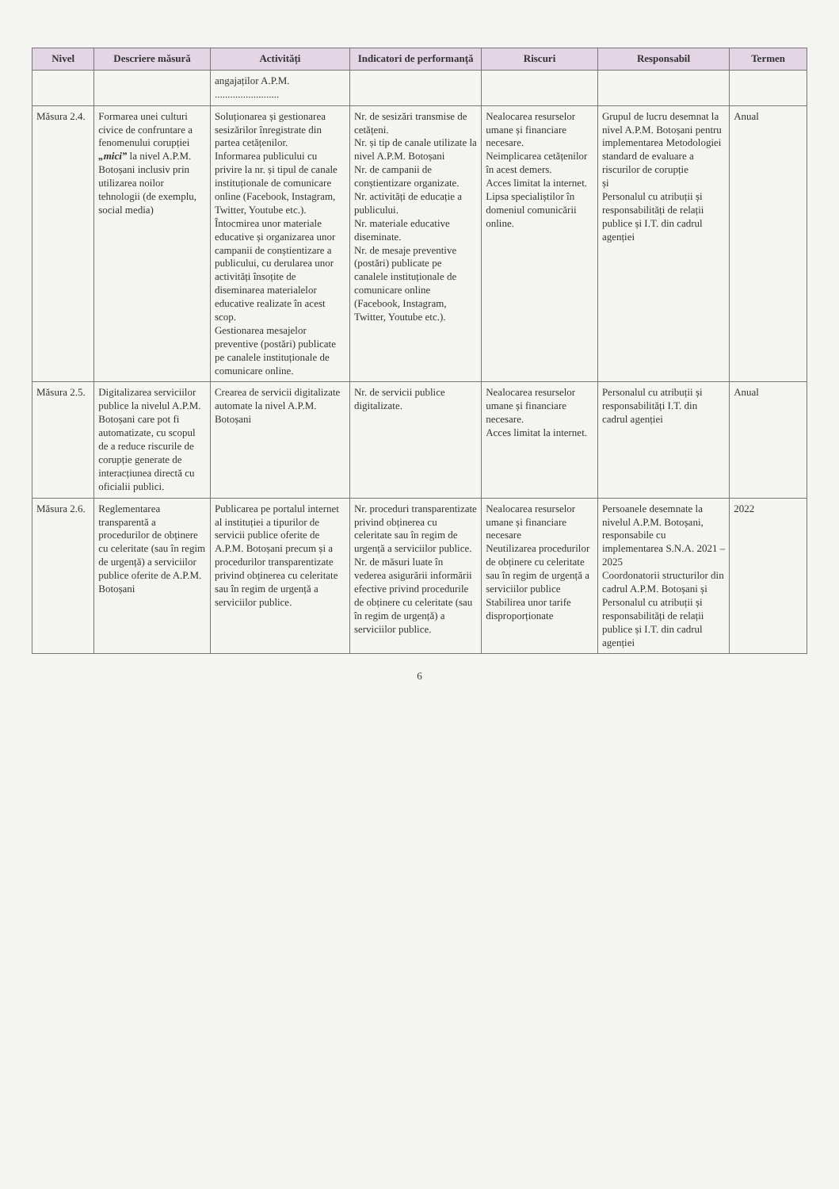| Nivel | Descriere măsură | Activități | Indicatori de performanță | Riscuri | Responsabil | Termen |
| --- | --- | --- | --- | --- | --- | --- |
| | | angajaților A.P.M. ......................... | | | | |
| Măsura 2.4. | Formarea unei culturi civice de confruntare a fenomenului corupției „mici” la nivel A.P.M. Botoșani inclusiv prin utilizarea noilor tehnologii (de exemplu, social media) | Soluționarea și gestionarea sesizărilor înregistrate din partea cetățenilor. Informarea publicului cu privire la nr. și tipul de canale instituționale de comunicare online (Facebook, Instagram, Twitter, Youtube etc.). Întocmirea unor materiale educative și organizarea unor campanii de conștientizare a publicului, cu derularea unor activități însoțite de diseminarea materialelor educative realizate în acest scop. Gestionarea mesajelor preventive (postări) publicate pe canalele instituționale de comunicare online. | Nr. de sesizări transmise de cetățeni. Nr. și tip de canale utilizate la nivel A.P.M. Botoșani Nr. de campanii de conștientizare organizate. Nr. activități de educație a publicului. Nr. materiale educative diseminate. Nr. de mesaje preventive (postări) publicate pe canalele instituționale de comunicare online (Facebook, Instagram, Twitter, Youtube etc.). | Nealocarea resurselor umane și financiare necesare. Neimplicarea cetățenilor în acest demers. Acces limitat la internet. Lipsa specialiștilor în domeniul comunicării online. | Grupul de lucru desemnat la nivel A.P.M. Botoșani pentru implementarea Metodologiei standard de evaluare a riscurilor de corupție și Personalul cu atribuții și responsabilități de relații publice și I.T. din cadrul agenției | Anual |
| Măsura 2.5. | Digitalizarea serviciilor publice la nivelul A.P.M. Botoșani care pot fi automatizate, cu scopul de a reduce riscurile de corupție generate de interacțiunea directă cu oficialii publici. | Crearea de servicii digitalizate automate la nivel A.P.M. Botoșani | Nr. de servicii publice digitalizate. | Nealocarea resurselor umane și financiare necesare. Acces limitat la internet. | Personalul cu atribuții și responsabilități I.T. din cadrul agenției | Anual |
| Măsura 2.6. | Reglementarea transparentă a procedurilor de obținere cu celeritate (sau în regim de urgență) a serviciilor publice oferite de A.P.M. Botoșani | Publicarea pe portalul internet al instituției a tipurilor de servicii publice oferite de A.P.M. Botoșani precum și a procedurilor transparentizate privind obținerea cu celeritate sau în regim de urgență a serviciilor publice. | Nr. proceduri transparentizate privind obținerea cu celeritate sau în regim de urgență a serviciilor publice. Nr. de măsuri luate în vederea asigurării informării efective privind procedurile de obținere cu celeritate (sau în regim de urgență) a serviciilor publice. | Nealocarea resurselor umane și financiare necesare Neutilizarea procedurilor de obținere cu celeritate sau în regim de urgență a serviciilor publice Stabilirea unor tarife disproporționate | Persoanele desemnate la nivelul A.P.M. Botoșani, responsabile cu implementarea S.N.A. 2021 – 2025 Coordonatorii structurilor din cadrul A.P.M. Botoșani și Personalul cu atribuții și responsabilități de relații publice și I.T. din cadrul agenției | 2022 |
6